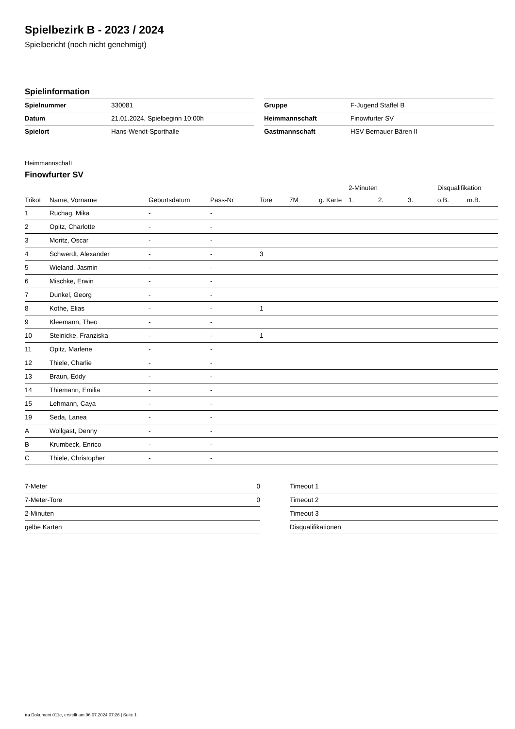Spielbezirk B - 2023 / 2024
Spielbericht (noch nicht genehmigt)
Spielinformation
| Spielnummer | 330081 |
| Datum | 21.01.2024, Spielbeginn 10:00h |
| Spielort | Hans-Wendt-Sporthalle |
| Gruppe | F-Jugend Staffel B |
| Heimmannschaft | Finowfurter SV |
| Gastmannschaft | HSV Bernauer Bären II |
Heimmannschaft
Finowfurter SV
| | | | | | | | 2-Minuten | | | Disqualifikation | |
| --- | --- | --- | --- | --- | --- | --- | --- | --- | --- | --- | --- |
| Trikot | Name, Vorname | Geburtsdatum | Pass-Nr | Tore | 7M | g. Karte | 1. | 2. | 3. | o.B. | m.B. |
| 1 | Ruchag, Mika | - | - | | | | | | | | |
| 2 | Opitz, Charlotte | - | - | | | | | | | | |
| 3 | Moritz, Oscar | - | - | | | | | | | | |
| 4 | Schwerdt, Alexander | - | - | 3 | | | | | | | |
| 5 | Wieland, Jasmin | - | - | | | | | | | | |
| 6 | Mischke, Erwin | - | - | | | | | | | | |
| 7 | Dunkel, Georg | - | - | | | | | | | | |
| 8 | Kothe, Elias | - | - | 1 | | | | | | | |
| 9 | Kleemann, Theo | - | - | | | | | | | | |
| 10 | Steinicke, Franziska | - | - | 1 | | | | | | | |
| 11 | Opitz, Marlene | - | - | | | | | | | | |
| 12 | Thiele, Charlie | - | - | | | | | | | | |
| 13 | Braun, Eddy | - | - | | | | | | | | |
| 14 | Thiemann, Emilia | - | - | | | | | | | | |
| 15 | Lehmann, Caya | - | - | | | | | | | | |
| 19 | Seda, Lanea | - | - | | | | | | | | |
| A | Wollgast, Denny | - | - | | | | | | | | |
| B | Krumbeck, Enrico | - | - | | | | | | | | |
| C | Thiele, Christopher | - | - | | | | | | | | |
| 7-Meter | 0 |
| 7-Meter-Tore | 0 |
| 2-Minuten | |
| gelbe Karten | |
| Timeout 1 |
| Timeout 2 |
| Timeout 3 |
| Disqualifikationen |
nu.Dokument 011e, erstellt am 06.07.2024 07:26 | Seite 1